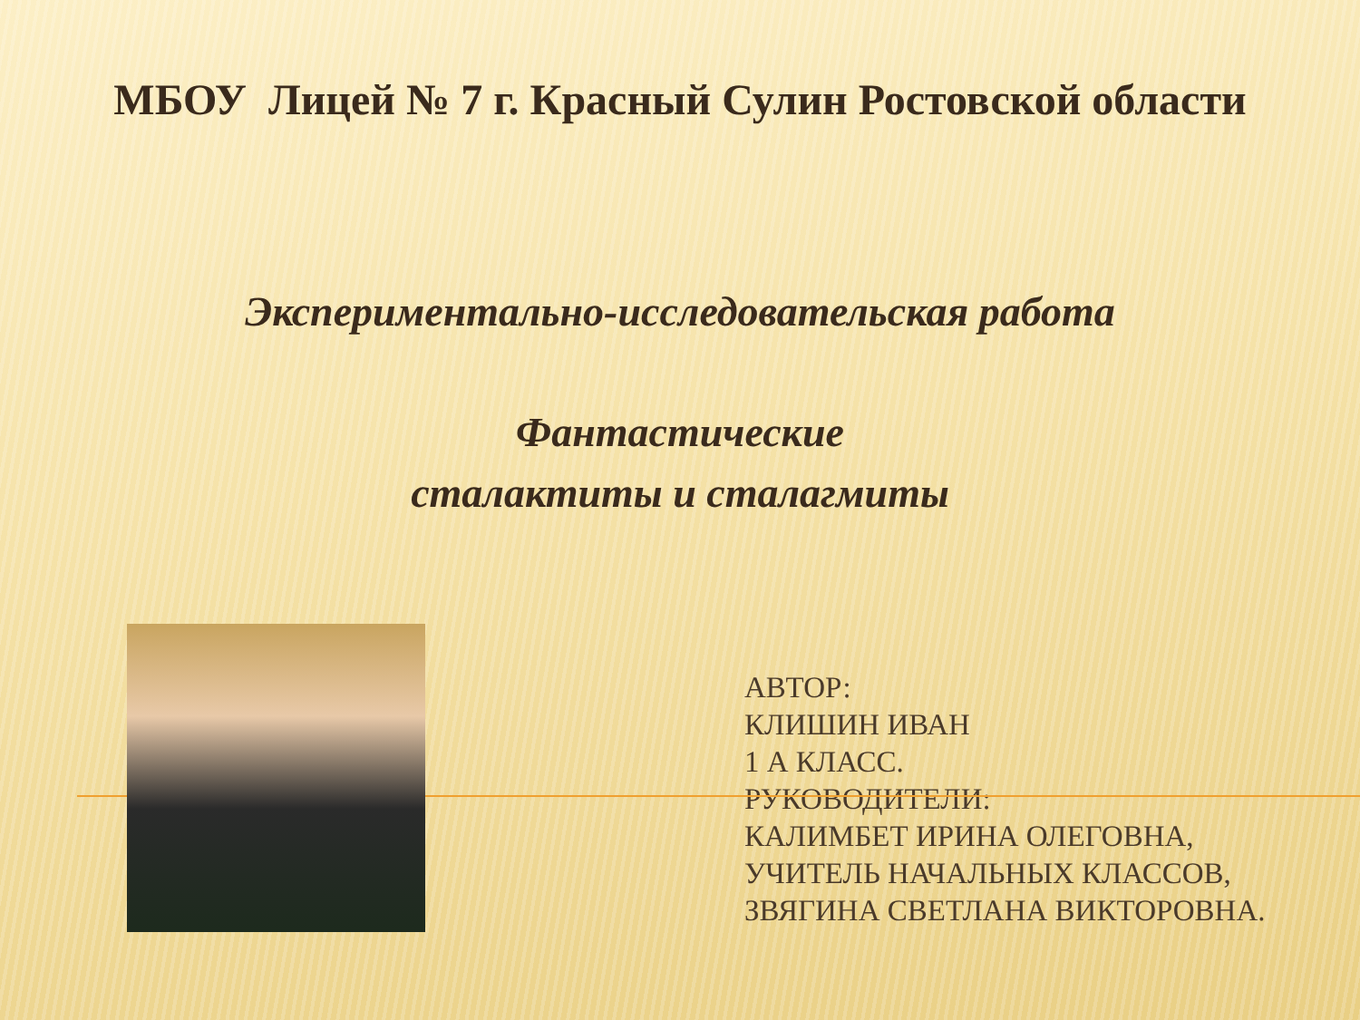МБОУ Лицей № 7 г. Красный Сулин Ростовской области
Экспериментально-исследовательская работа
Фантастические
сталактиты и сталагмиты
АВТОР:
КЛИШИН ИВАН
1 А КЛАСС.
РУКОВОДИТЕЛИ:
КАЛИМБЕТ ИРИНА ОЛЕГОВНА,
УЧИТЕЛЬ НАЧАЛЬНЫХ КЛАССОВ,
ЗВЯГИНА СВЕТЛАНА ВИКТОРОВНА.